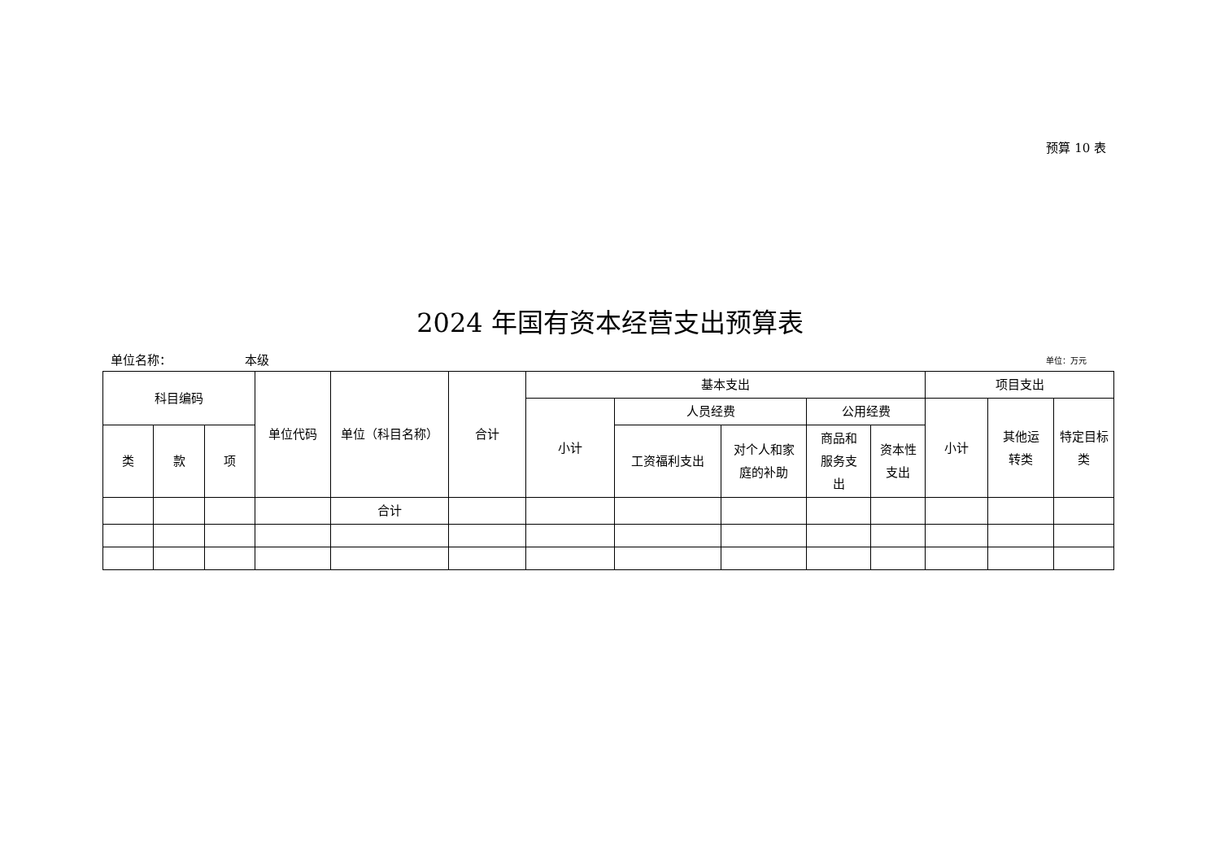预算 10 表
2024 年国有资本经营支出预算表
单位名称： 本级 单位：万元
| 科目编码 | | | 单位代码 | 单位（科目名称） | 合计 | 基本支出 | | | | | 项目支出 | | |
| --- | --- | --- | --- | --- | --- | --- | --- | --- | --- | --- | --- | --- | --- |
| | | | | | | 小计 | 人员经费 | | 公用经费 | | 小计 | 其他运 转类 | 特定目标 类 |
| 类 | 款 | 项 | | | | | 工资福利支出 | 对个人和家 庭的补助 | 商品和 服务支 出 | 资本性 支出 | | | |
| | | | | 合计 | | | | | | | | | |